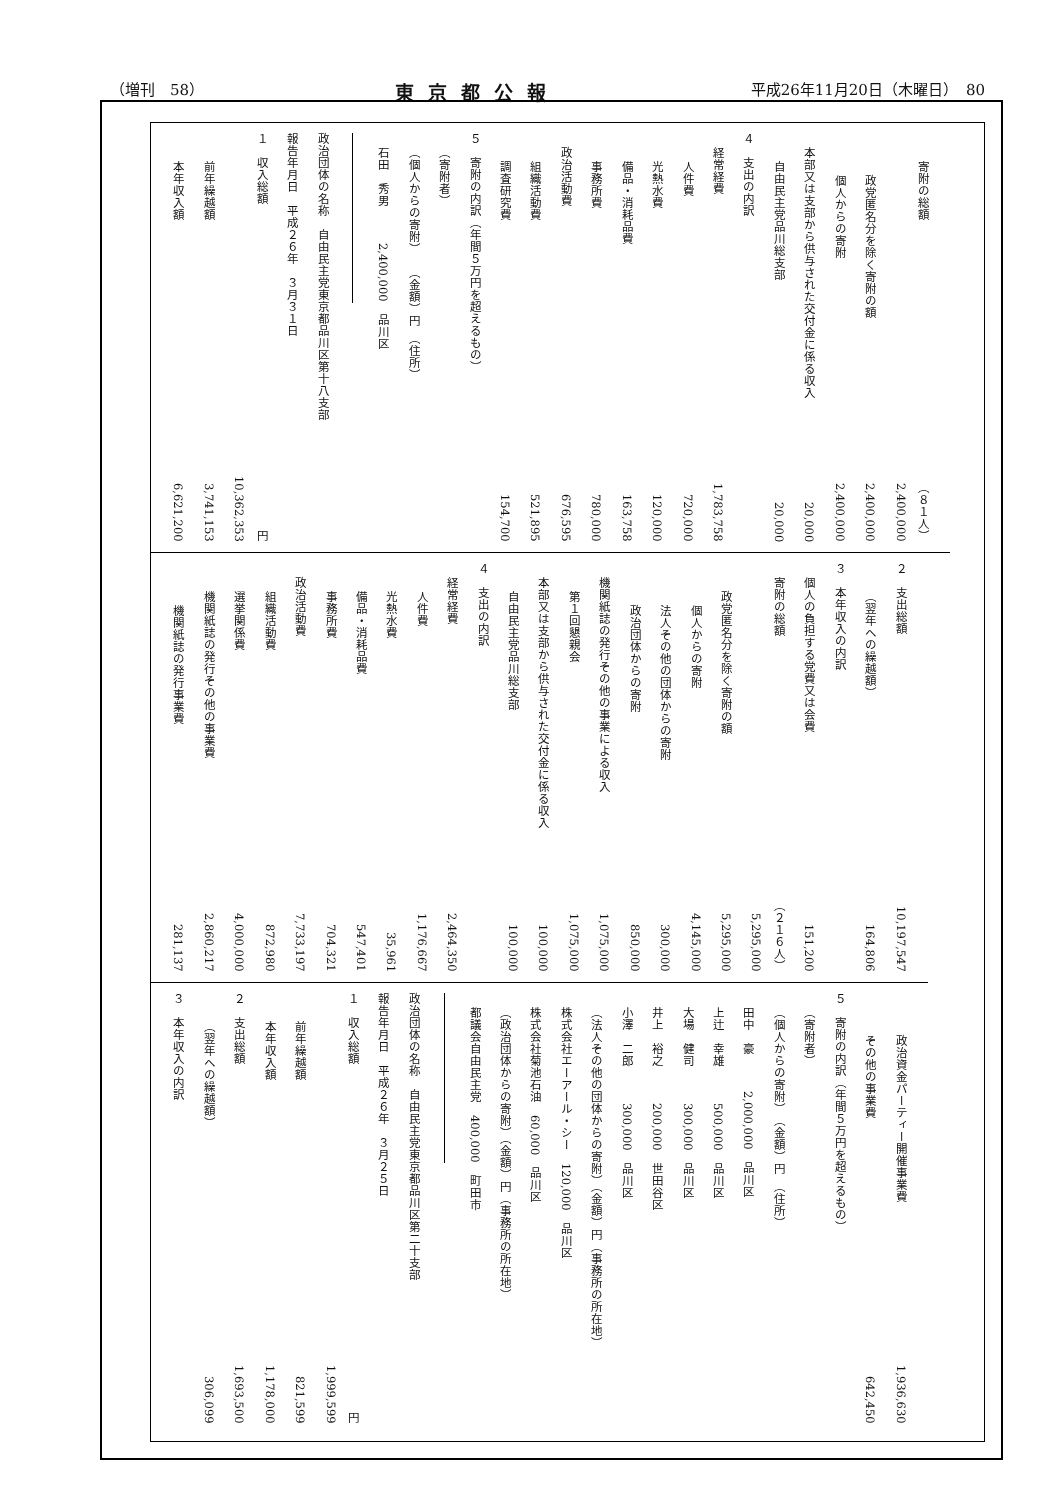（増刊　58） 東京都公報 平成26年11月20日（木曜日）　80
| 寄附の総額 | （８１人） 2,400,000 |
| 政党匿名分を除く寄附の額 | 2,400,000 |
| 個人からの寄附 | 2,400,000 |
| 本部又は支部から供与された交付金に係る収入 | 20,000 |
| 自由民主党品川総支部 | 20,000 |
| ４ 支出の内訳 | |
| 経常経費 | 1,783,758 |
| 人件費 | 720,000 |
| 光熱水費 | 120,000 |
| 備品・消耗品費 | 163,758 |
| 事務所費 | 780,000 |
| 政治活動費 | 676,595 |
| 組織活動費 | 521,895 |
| 調査研究費 | 154,700 |
| ５ 寄附の内訳（年間５万円を超えるもの） | |
| （寄附者） | |
| （個人からの寄附） （金額）円 （住所） | |
| 石田 秀男 2,400,000 品川区 | |
| 政治団体の名称 自由民主党東京都品川区第十八支部 | |
| 報告年月日 平成２６年 ３月３１日 | |
| １ 収入総額 | 円 10,362,353 |
| 前年繰越額 | 3,741,153 |
| 本年収入額 | 6,621,200 |
| ２ 支出総額 | 10,197,547 |
| （翌年への繰越額） | 164,806 |
| ３ 本年収入の内訳 | |
| 個人の負担する党費又は会費 | 151,200 |
| 寄附の総額 | （２１６人） 5,295,000 |
| 政党匿名分を除く寄附の額 | 5,295,000 |
| 個人からの寄附 | 4,145,000 |
| 法人その他の団体からの寄附 | 300,000 |
| 政治団体からの寄附 | 850,000 |
| 機関紙誌の発行その他の事業による収入 | 1,075,000 |
| 第１回懇親会 | 1,075,000 |
| 本部又は支部から供与された交付金に係る収入 | 100,000 |
| 自由民主党品川総支部 | 100,000 |
| ４ 支出の内訳 | |
| 経常経費 | 2,464,350 |
| 人件費 | 1,176,667 |
| 光熱水費 | 35,961 |
| 備品・消耗品費 | 547,401 |
| 事務所費 | 704,321 |
| 政治活動費 | 7,733,197 |
| 組織活動費 | 872,980 |
| 選挙関係費 | 4,000,000 |
| 機関紙誌の発行その他の事業費 | 2,860,217 |
| 機関紙誌の発行事業費 | 281,137 |
| 政治資金パーティー開催事業費 | 1,936,630 |
| その他の事業費 | 642,450 |
| ５ 寄附の内訳（年間５万円を超えるもの） | |
| （寄附者） | |
| （個人からの寄附） （金額）円 （住所） | |
| 田中 豪 2,000,000 品川区 | |
| 上辻 幸雄 500,000 品川区 | |
| 大場 健司 300,000 品川区 | |
| 井上 裕之 200,000 世田谷区 | |
| 小澤 二郎 300,000 品川区 | |
| （法人その他の団体からの寄附）（金額）円（事務所の所在地） | |
| 株式会社エーアール・シー 120,000 品川区 | |
| 株式会社菊池石油 60,000 品川区 | |
| （政治団体からの寄附）（金額）円（事務所の所在地） | |
| 都議会自由民主党 400,000 町田市 | |
| 政治団体の名称 自由民主党東京都品川区第二十支部 | |
| 報告年月日 平成２６年 ３月２５日 | |
| １ 収入総額 | 円 1,999,599 |
| 前年繰越額 | 821,599 |
| 本年収入額 | 1,178,000 |
| ２ 支出総額 | 1,693,500 |
| （翌年への繰越額） | 306,099 |
| ３ 本年収入の内訳 | |